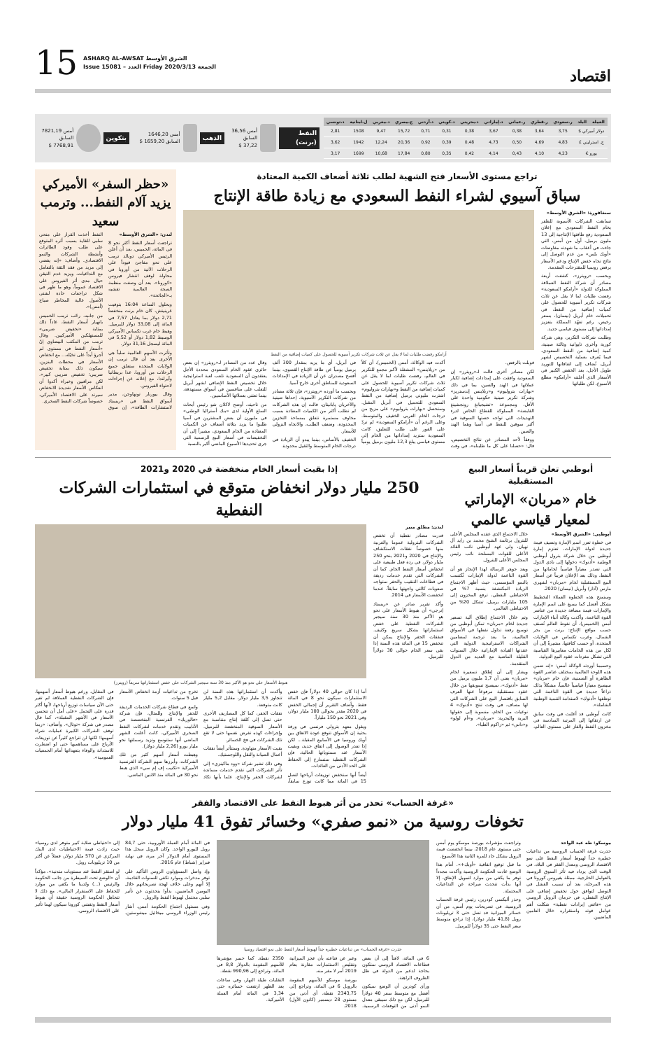اقتصاد
15
ASHARQ AL-AWSAT الشرق الأوسط
Issue 15081 – العدد Friday 2020/3/13 الجمعة
| العملة | البلد | ر.سعودي | ر.قطري | ر.عماني | د.إماراتي | د.بحريني | د.كويتي | د.أردني | ج.مصري | د.مغربي | ل.لبنانية | د.تونسي |
| --- | --- | --- | --- | --- | --- | --- | --- | --- | --- | --- | --- | --- |
| دولار أميركي $ | | 3,75 | 3,64 | 0,38 | 3,67 | 0,38 | 0,31 | 0,71 | 15,72 | 9,47 | 1508 | 2,81 |
| ج. استرليني £ | | 4,83 | 4,69 | 0,50 | 4,73 | 0,48 | 0,39 | 0,92 | 20,36 | 12,24 | 1942 | 3,62 |
| يورو € | | 4,23 | 4,10 | 0,43 | 4,14 | 0,42 | 0,35 | 0,80 | 17,84 | 10,68 | 1699 | 3,17 |
النفط (برنت)
أمس 36,56
السابق 37,22 $
الذهب
أمس 1646,20
السابق 1659,20 $
بتكوين
أمس 7821,19
السابق 7768,91 $
تراجع مستوى الأسعار فتح الشهية لطلب ثلاثة أضعاف الكمية المعتادة
سباق آسيوي لشراء النفط السعودي مع زيادة طاقة الإنتاج
سنغافورة: «الشرق الأوسط»
تسابقت الشركات الآسيوية للظفر بخام النفط السعودي مع إعلان السعودية رفع طاقتها الإنتاجية إلى 13 مليون برميل، أول من أمس، التي جاءت في أعقاب ما شهدته مفاوضات «أوبك بلس» من عدم التوصل إلى نتائج تجاه خفض الإنتاج ودعم الأسعار برفض روسيا للمقترحات المقدمة.
وبحسب «رويترز»، كشفت أربعة مصادر أن شركة النفط العملاقة المملوكة للدولة «أرامكو السعودية» رفضت طلبات لما لا يقل عن ثلاث شركات تكرير آسيوية للحصول على كميات إضافية من النفط، في تحميلات خام أبريل (نيسان)، بسعر رخيص، رغم تعهّد المملكة بتعزيز إمداداتها إلى مستوى قياسي جديد.
وطلبت شركات التكرير، وهي شركة كورية وأخرى تايوانية وثالثة صينية، كمية إضافية من النفط السعودي، فيما يُعرف بعملية التخصيص لشهر أبريل، تُضاف إلى اتفاقاتها للتوريد طويل الأجل، بعد الخفض الكبير في الأسعار الذي أعلنته «أرامكو» مطلع الأسبوع، لكن طلباتها
أرامكو رفضت طلبات لما لا يقل عن ثلاث شركات تكرير آسيوية للحصول على كميات إضافية من النفط
قوبلت بالرفض.
لكن مصادر أخرى قالت لـ«رويترز» إن السعودية وافقت على إمدادات إضافية لكبار عملائها في الهند والصين، بما في ذلك «بهارات بتروليوم» و«ريلاينس إندستريز» وشركة تكرير صينية حكومية واحدة على الأقل، ومجموعة «تشيجيانغ رونجشينغ القابضة» المملوكة للقطاع الخاص لدرء التهديدات التي تواجه حصتها السوقية في أكبر سوقين للنفط في آسيا وهما الهند والصين.
ووفقاً لأحد المصادر عن نتائج التخصيص، قال: «حصلنا على كل ما طلبناه»، في وقت أكدت فيه الوكالة، أمس (الخميس)، أن كلاً من «ريلاينس» المشغلة لأكبر مجمع للتكرير في العالم، رفضت طلبات لما لا يقل عن ثلاث شركات تكرير آسيوية للحصول على كميات إضافية من النفط و«بهارات بتروليوم» اشترت مليوني برميل إضافية من النفط السعودي للتحميل في أبريل المقبل. وستحصل «بهارات بتروليوم» على مزيج من درجات الخام العربي الخفيف والمتوسط. وعلى الرغم أن «أرامكو السعودية» لم تردّ على الفور على طلب للتعليق، كانت السعودية ستزيد إمداداتها من الخام إلى مستوى قياسي يبلغ 12,3 مليون برميل يومياً في أبريل، أي ما يزيد بمقدار 300 ألف برميل يومياً عن طاقة الإنتاج القصوى، بينما أفصح مصدران عن أن الزيادة في الإمدادات السعودية للمناطق أخرى خارج آسيا.
وبحسب ما أورده «رويترز»، فإن ثلاثة مصادر من شركات التكرير الآسيوية، إحداها صينية والآخريان يابانيتان، قالت إن هذه الشركات لم تطلب أكثر من الكميات المعتادة بسبب مخاوف مستمرة تتعلق بمساحة التخزين المحدودة، وضعف الطلب، والاتجاه النزولي للأسعار.
الخفيف بالأساس، بينما يبدو أن الزيادة في درجات الخام المتوسط والثقيل محدودة.
وقال عدد من المصادر لـ«رويترز» إن بعض حائزي عقود الخام السعودي محددة الأجل يعتقدون أن السعودية تلعب لعبة استراتيجية خلال تخصيص النفط الإضافي لشهر أبريل للتغلب على منافسين في أسواق مستهدفة، بينما تعتني بعملائها الأساسيين.
من ناحيته، أوضح لاكلان شو رئيس أبحاث السلع الأولية لدى «بنك أستراليا الوطني» في ملبورن أن بعض المشترين في آسيا طلبوا ما يزيد بثلاثة أضعاف عن الكميات المعتادة من الخام السعودي، مشيراً إلى أن التخفيضات في أسعار البيع الرسمية التي جرى تحديدها الأسبوع الماضي أكبر بالنسبة
«حظر السفر» الأميركي يزيد آلام النفط... وترمب سعيد
لندن: «الشرق الأوسط»
تراجعت أسعار النفط أكثر نحو 8 في المائة، الخميس، بعد أن أعلن الرئيس الأميركي دونالد ترمب على نحو مفاجئ قيوداً على الرحلات الآتية من أوروبا في محاولة لوقف انتشار فيروس «كورونا»، بعد أن وصفت منظمة الصحة العالمية تفشيه بـ«الجائحة».
وبحلول الساعة 16:04 بتوقيت غرينيتش، كان خام برنت منخفضاً 2,71 دولار بما يعادل 7,57 في المائة إلى 33,08 دولار للبرميل. وهبط خام غرب تكساس الأميركي الوسيط 1,82 دولار أو 5,52 في المائة ليسجل 31,16 دولار.
وتأثرت الأسهم العالمية سلباً هي الأخرى بعد أن قال ترمب إن الولايات المتحدة ستعلق جميع الرحلات من أوروبا، عدا بريطانيا وآيرلندا، مع إعلانه عن إجراءات لاحتواء الفيروس.
وقال بيورنار تونهاوجن، مدير أسواق النفط في «ريستاد لاستشارات الطاقة»، إن سوق النفط أخذت القرار على منحى سلبي للغاية بسبب أثره المتوقع على طلب وقود الطائرات وأنشطة الشركات والنمو الاقتصادي. وأضاف: «إنه يفضي إلى مزيد من فقد الثقة بالتعامل مع التداعيات، ويزيد عدم التيقن حيال مدى أثر الفيروس على الاقتصاد عموماً، وهو ما ظهر في شكل تراجعات حادة لشتى الأصول عالية المخاطر صباح (أمس)».
من جانبه، رحّب ترمب الخميس بانهيار أسعار النفط، عاداً ذلك بمثابة «تخفيض ضريبي» للمستهلكين الأميركيين. وقال ترمب من المكتب البيضاوي إنّ «أسعار النفط في مستوى لم أجرؤ أبداً على تخيّله... مع انخفاض الأسعار في محطات البنزين، سيكون ذلك بمثابة تخفيض ضريبي؛ تخفيض ضريبي كبير». لكن مراقبين وخبراء أكدوا أن انعكاس الأسعار شديدة الانخفاض سيرتد على الاقتصاد الأميركي، خصوصاً شركات النفط الصخري.
أبوظبي تعلن قريباً أسعار البيع المستقبلية
خام «مربان» الإماراتي لمعيار قياسي عالمي
أبوظبي: «الشرق الأوسط»
في خطوة تعزز اسم الإمارة وتضيف قيمة جديدة لدولة الإمارات، تعتزم إمارة أبوظبي من خلال شركة بترول أبوظبي الوطنية «أدنوك» دخولها إلى نادي الدول التي تصدر معياراً قياسياً لخاماتها من النفط، وذلك بعد الإعلان قريباً عن أسعار البيع المستقبلية لخام «مربان» لشهري مارس (آذار) وأبريل (نيسان) 2020.
وستمنح هذه الخطوة العملاء التخطيط بشكل أفضل كما يسبغ على اسم الإمارة والإمارات قيمة مضافة جديدة من عناصر القوة الناعمة. وأكدت وكالة أنباء الإمارات أمس (الخميس)، أن نفوط العالم تُصنف حسب مواقع الإنتاج: برنت من بحر الشمال، وغرب تكساس في الولايات المتحدة، أو حسب كثافتها، مشيرةً إلى أن لكل من هذه الخامات معاييرها القياسية التي تشكل مفردات عقود البيع الدولية.
وحسبما أوردته الوكالة أمس: «إنه ضمن هذه اللوحة العالمية بمختلف عناصر القوة الظاهرة أو الضمنية، فإن خام «مربان» سيصبح معياراً قياسياً عالمياً، مشكلاً بذلك ذراعاً جديدة في القوة الناعمة التي توظفها «أدنوك» لاستدامة التنمية الوطنية الشاملة».
كانت أبوظبي قد أعلنت في وقت سابق عن ارتقائها إلى المرتبة السادسة في مخزون النفط والغاز على مستوى العالم، خلال الاجتماع الذي عقده المجلس الأعلى للبترول برئاسة الشيخ محمد بن زايد آل نهيان، ولي عهد أبوظبي نائب القائد الأعلى للقوات المسلحة نائب رئيس المجلس الأعلى للبترول.
ويعد جوهر الرسالة لهذا الإنجاز هو أن القوة الناعمة لدولة الإمارات تُكتسب بالنمو المؤسسي، حيث أظهر الاجتماع الزيادة المكتشفة بنسبة 7% في الاحتياطي النفطي، ترفع المخزون إلى 105 مليارات برميل، تشكل 20% من الاحتياطي العالمي.
وتم خلال الاجتماع إطلاق آلية تسعير جديدة لخام «مربان» تمكن أبوظبي من توسيع رقعة تداول نفطها في الأسواق العالمية، ما يعد ترجمة لمضامين الشراكات الاستراتيجية الدولية التي عقدتها القيادة الإماراتية خلال السنوات القليلة الماضية مع العديد من الدول المتقدمة.
ويشار إلى أن إطلاق تسعيرة لخام «مربان» يعني أن 1,7 مليون برميل من نفط «أدنوك»، سيصبح تسويقها من خلال عقود مستقبلية مرفوعاً عنها العرف السابق باقتصار البيع على الشركات التي لها مصاف، في وقت تنتج «أدنوك» 4 نوعيات من الخام، منسوبة إلى حقولها البرية والبحرية: «مربان»، و«أم لولو» و«داس» ثم «زاكوم العليا».
إذا بقيت أسعار الخام منخفضة في 2020 و2021
250 مليار دولار انخفاض متوقع في استثمارات الشركات النفطية
لندن: مطلق منير
قدرت مصادر نفطية أن تخفض الشركات البترولية عموما والغربية منها خصوصاً نفقات الاستكشاف والإنتاج في 2020 و2021 بنحو 250 مليار دولار، في ردة فعل طبيعية على انخفاض أسعار النفط الخام. كما أن الشركات التي تقدم خدمات رديفة في قطاعات التنقيب والحفر ستواجه صعوبات كالتي واجهتها سابقاً، عندما انخفضت الأسعار في 2014.
وأكد تقرير صادر عن «ريستاد إنرجي» أن هبوط الأسعار على نحو هو الأكبر منذ 30 سنة سيجبر الشركات النفطية على خفض استثماراتها بشكل سريع وكثيف. فنفقات الحفر والإنتاج يمكن أن تنخفض 15 في المائة هذه السنة إذا بقي سعر الخام حوالي 30 دولاراً للبرميل.
هبوط الأسعار على نحو هو الأكبر منذ 30 سنة سيجبر الشركات على خفض استثماراتها سريعاً (رويترز)
أما إذا كان حوالي 40 دولاراً فإن خفض الاستثمارات سيكون نحو 8 في المائة فقط. وأضاف التقرير أن إجمالي الخفض في 2020 مقدر بحوالي 100 مليار دولار، وفي 2021 نحو 150 ملياراً.
ويقول معهد بترولي فرنسي في ورقة بحثية إن الأسواق تتوقع عودة الاتفاق بين أوبك وروسيا في الأسابيع المقبلة... لكن إذا تعذر الوصول إلى اتفاق جديد، وبقيت الأسعار عند مستوياتها الحالية، فإن الشركات النفطية ستسارع إلى الحفاظ على الحد الأدنى من العائدات.
أيضاً أنها ستخفض توزيعات أرباحها لتصل 15 في المائة مما كانت توزع سابقاً، وأكدت أن استثماراتها هذه السنة لن تتجاوز 3,5 مليار دولار، مقابل 5,2 مليار كانت متوقعة.
نفقات الحفر، كما كل المصاريف الأخرى حتى تصل إلى كلفة إنتاج متناسبة مع الأسعار السوقية المنخفضة للبرميل. وإجراءات كهذه تفرض نفسها حتى لا تقع تلك الشركات في فخ الخسائر.
بقيت الأسعار متهاودة. وستتأثر أيضاً نفقات أعمال الصيانة والنقل واللوجستيك.
وفي ذلك تشير شركة «وود ماكينزي» إلى تأثر الشركات التي تقدم خدمات مساندة لشركات الحفر والإنتاج، علما بأنها تكاد تخرج من تداعيات أزمة انخفاض الأسعار قبل 5 سنوات.
واسع في قطاع شركات الخدمات الرديفة للحفر والإنتاج. وللمثال، فإن شركة «فالوريك» الفرنسية المتخصصة في الأنابيب وتقدم خدمات لشركات النفط الصخري الأميركي، كانت أعلنت الشهر الماضي أنها ستتوسع وتزيد رسملتها نحو مليار يورو (2,26 مليار دولار).
وهبطت أسعار أسهم كثير من تلك الشركات، وأبرزها سهم الشركة الفرنسية الأميركية «تكنيب إف إم سي» الذي هبط نحو 30 في المائة منذ الاثنين الماضي.
في المقابل، ورغم هبوط أسعار أسهمها، فإن الشركات النفطية العملاقة لم تغير حتى الآن سياسات توزيع أرباحها، لأنها أكثر قدرة على التحمل «على أمل أن تتحسن الأسعار في الأشهر المقبلة»، كما قال مصدر في شركة «توتال». وأضاف: «ربما توقف الشركات الكبيرة عمليات شراء أسهمها؛ لكنها لن تتراجع كثيراً عن توزيعات الأرباح على مساهميها حتى لو اضطرت للاستدانة والوفاء بتعهداتها أمام الجمعيات العمومية».
«غرفة الحساب» تحذر من أثر هبوط النفط على الاقتصاد والفقر
تخوفات روسية من «نمو صفري» وخسائر تفوق 41 مليار دولار
موسكو: طه عبد الواحد
حذرت غرفة الحساب الروسية من تداعيات خطيرة جداً لهبوط أسعار النفط على نمو الاقتصاد الروسي ومعدل الفقر في البلاد، في الوقت الذي يزداد فيه تأثر السوق الروسية بالعوامل الخارجية، ممثلة بفيروس كورونا في هذه المرحلة، بعد أن تسبب الفشل في التوصل لتوافق حول تخفيض إضافي على الإنتاج النفطي، في حرمان الروبل الروسي من «فائض إيرادات نفطية» شكلت أهم عوامل قوته واستقراره خلال العامين الماضيين.
وتراجعت مؤشرات بورصة موسكو يوم أمس حتى مستوى عام 2018، بينما انخفضت قيمة الروبل بشكل حاد للمرة الثانية هذا الأسبوع.
ما قبل توقيع اتفاقية «أوبك+». أمام هذا الوضع عادت الحكومة الروسية وأكدت مجدداً توفر ما يكفي من موارد لتمويل الإنفاق، إلا أنها بدأت تتحدث صراحة عن التداعيات المحتملة.
وحذر أليكسي كودرين، رئيس غرفة الحساب الروسية، في تصريحات يوم أمس، من أن خسائر الميزانية قد تصل حتى 3 تريليونات روبل (41,8 مليار دولار)، إذا تراجع متوسط سعر النفط حتى 35 دولاراً للبرميل.
حذرت «غرفة الحساب» من تداعيات خطيرة جداً لهبوط أسعار النفط على نمو اقتصاد روسيا
6 في المائة، لافتاً إلى أن بعض قطاعات الاقتصاد الروسي ستكون بحاجة لدعم من الدولة في ظل الظروف الراهنة.
ورأى كودرين أن الوضع سيكون أفضل مع متوسط سعر 40 دولاراً للبرميل، لكن مع ذلك سيبقى معدل النمو أدنى من التوقعات الرسمية. وعبر عن قناعته بأن عجز الميزانية وتقليص الاستثمارات مقارنة بعام 2019 أمر لا مفر منه.
بورصة موسكو للأسهم المقومة بالروبل 6 في المائة، وتراجع إلى 2343,75 نقطة، أي أدنى من مستوى 28 ديسمبر (كانون الأول) 2018.
2350 نقطة. كما خسر مؤشرها للأسهم المقومة بالدولار 8,8 في المائة، وتراجع إلى 990,96 نقطة.
التقلبات طيلة النهار، وفي ساعات بعد الظهر ارتفعت خسائره حتى 3,34 في المائة أمام العملة الأميركية.
في المائة أمام العملة الأوروبية، حتى 84,7 روبل لليورو الواحد. وكان الروبل سجل هذا المستوى أمام الدولار آخر مرة، في نهاية فبراير (شباط) عام 2016.
وإذ واصل المسؤولون الروس التأكيد على توفر مدخرات وموارد تكفي للسنوات القادمة، إلا أنهم وعلى خلاف لهجة تصريحاتهم خلال اليومين الماضيين، بدأوا يتحدثون عن تأثير سلبي محتمل لهبوط النفط والروبل.
وفي مستهل اجتماع الحكومة أمس، أشار رئيس الوزراء الروسي ميخائيل ميشوستين، إلى «احتياطي صلابة كبير متوفر لدى روسيا» حيث زادت قيمة الاحتياطيات لدى البنك المركزي عن 570 مليار دولار، فضلاً عن أكثر من 10 تريليونات روبل.
لو استقر النفط عند مستويات متدنية»، مؤكداً أن «الوضع تحت السيطرة من جانب الحكومة والرئيس (...) ولدينا ما يكفي من موارد للحفاظ على الاستقرار المالي». مع ذلك لا تتجاهل الحكومة الروسية حقيقة أن هبوط أسعار النفط وتفشي كورونا سيكون لهما تأثير على الاقتصاد الروسي.